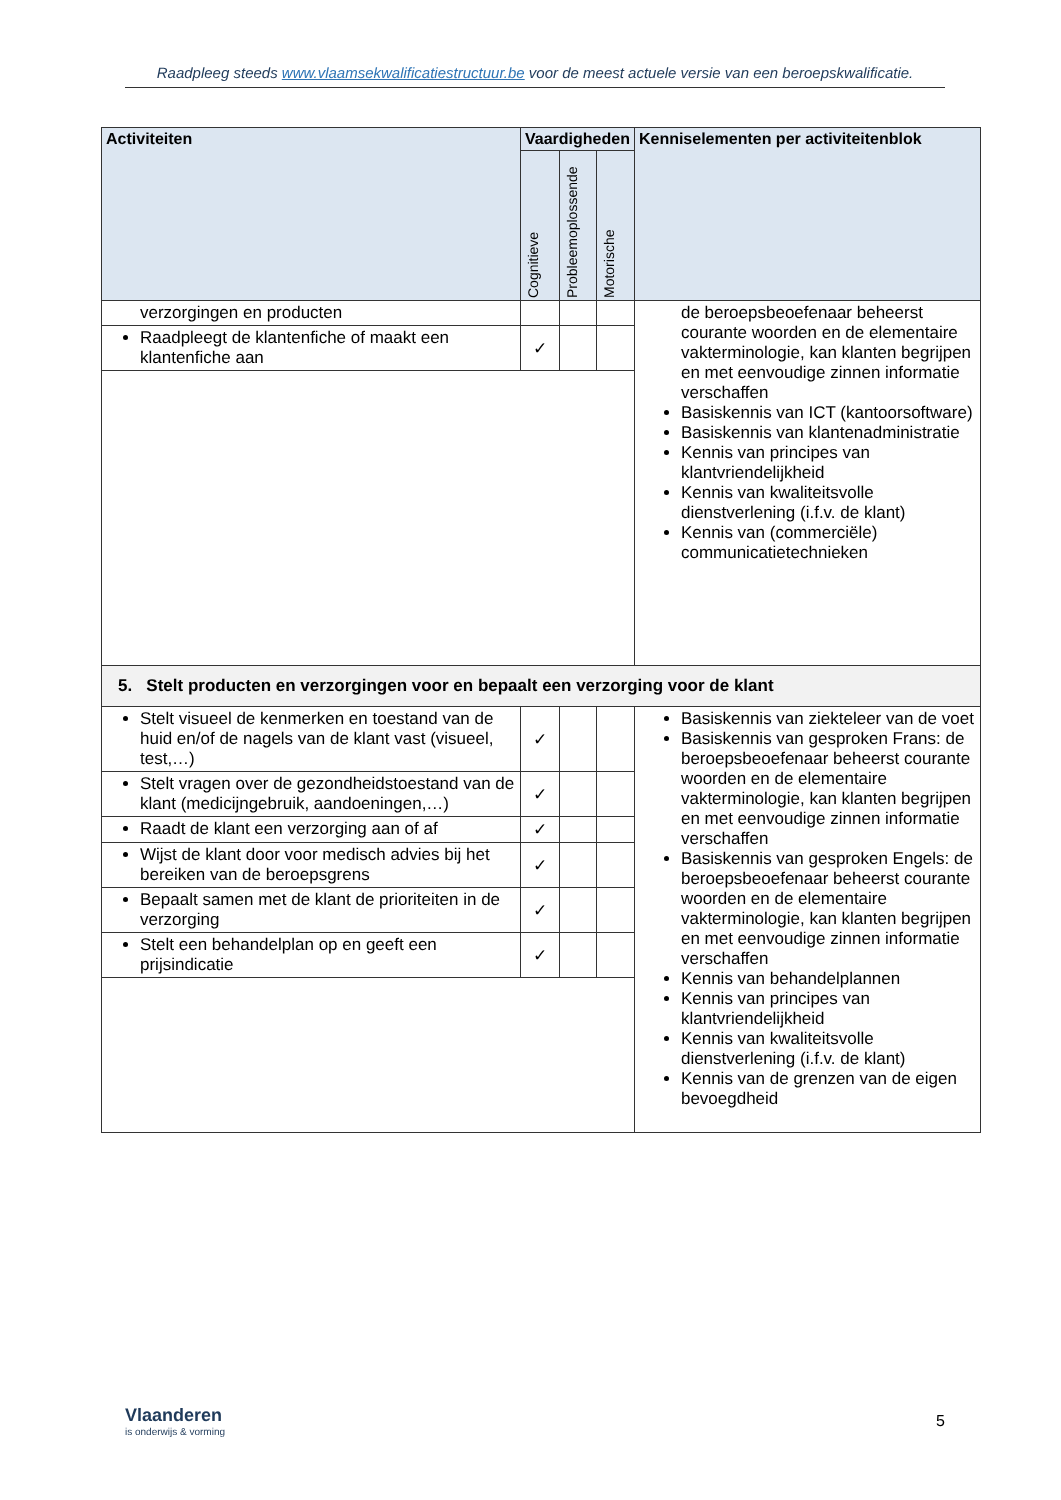Raadpleeg steeds www.vlaamsekwalificatiestructuur.be voor de meest actuele versie van een beroepskwalificatie.
| Activiteiten | Vaardigheden | | | Kenniselementen per activiteitenblok |
| --- | --- | --- | --- | --- |
| | Cognitieve | Probleemoplossende | Motorische | |
| verzorgingen en producten | | | | de beroepsbeoefenaar beheerst courante woorden en de elementaire vakterminologie, kan klanten begrijpen en met eenvoudige zinnen informatie verschaffen Basiskennis van ICT (kantoorsoftware) Basiskennis van klantenadministratie Kennis van principes van klantvriendelijkheid Kennis van kwaliteitsvolle dienstverlening (i.f.v. de klant) Kennis van (commerciële) communicatietechnieken |
| Raadpleegt de klantenfiche of maakt een klantenfiche aan | ✓ | | | |
| 5. Stelt producten en verzorgingen voor en bepaalt een verzorging voor de klant | | | | |
| Stelt visueel de kenmerken en toestand van de huid en/of de nagels van de klant vast (visueel, test,…) | ✓ | | | Basiskennis van ziekteleer van de voet Basiskennis van gesproken Frans: de beroepsbeoefenaar beheerst courante woorden en de elementaire vakterminologie, kan klanten begrijpen en met eenvoudige zinnen informatie verschaffen Basiskennis van gesproken Engels: de beroepsbeoefenaar beheerst courante woorden en de elementaire vakterminologie, kan klanten begrijpen en met eenvoudige zinnen informatie verschaffen Kennis van behandelplannen Kennis van principes van klantvriendelijkheid Kennis van kwaliteitsvolle dienstverlening (i.f.v. de klant) Kennis van de grenzen van de eigen bevoegdheid |
| Stelt vragen over de gezondheidstoestand van de klant (medicijngebruik, aandoeningen,…) | ✓ | | | |
| Raadt de klant een verzorging aan of af | ✓ | | | |
| Wijst de klant door voor medisch advies bij het bereiken van de beroepsgrens | ✓ | | | |
| Bepaalt samen met de klant de prioriteiten in de verzorging | ✓ | | | |
| Stelt een behandelplan op en geeft een prijsindicatie | ✓ | | | |
Vlaanderen
is onderwijs & vorming
5